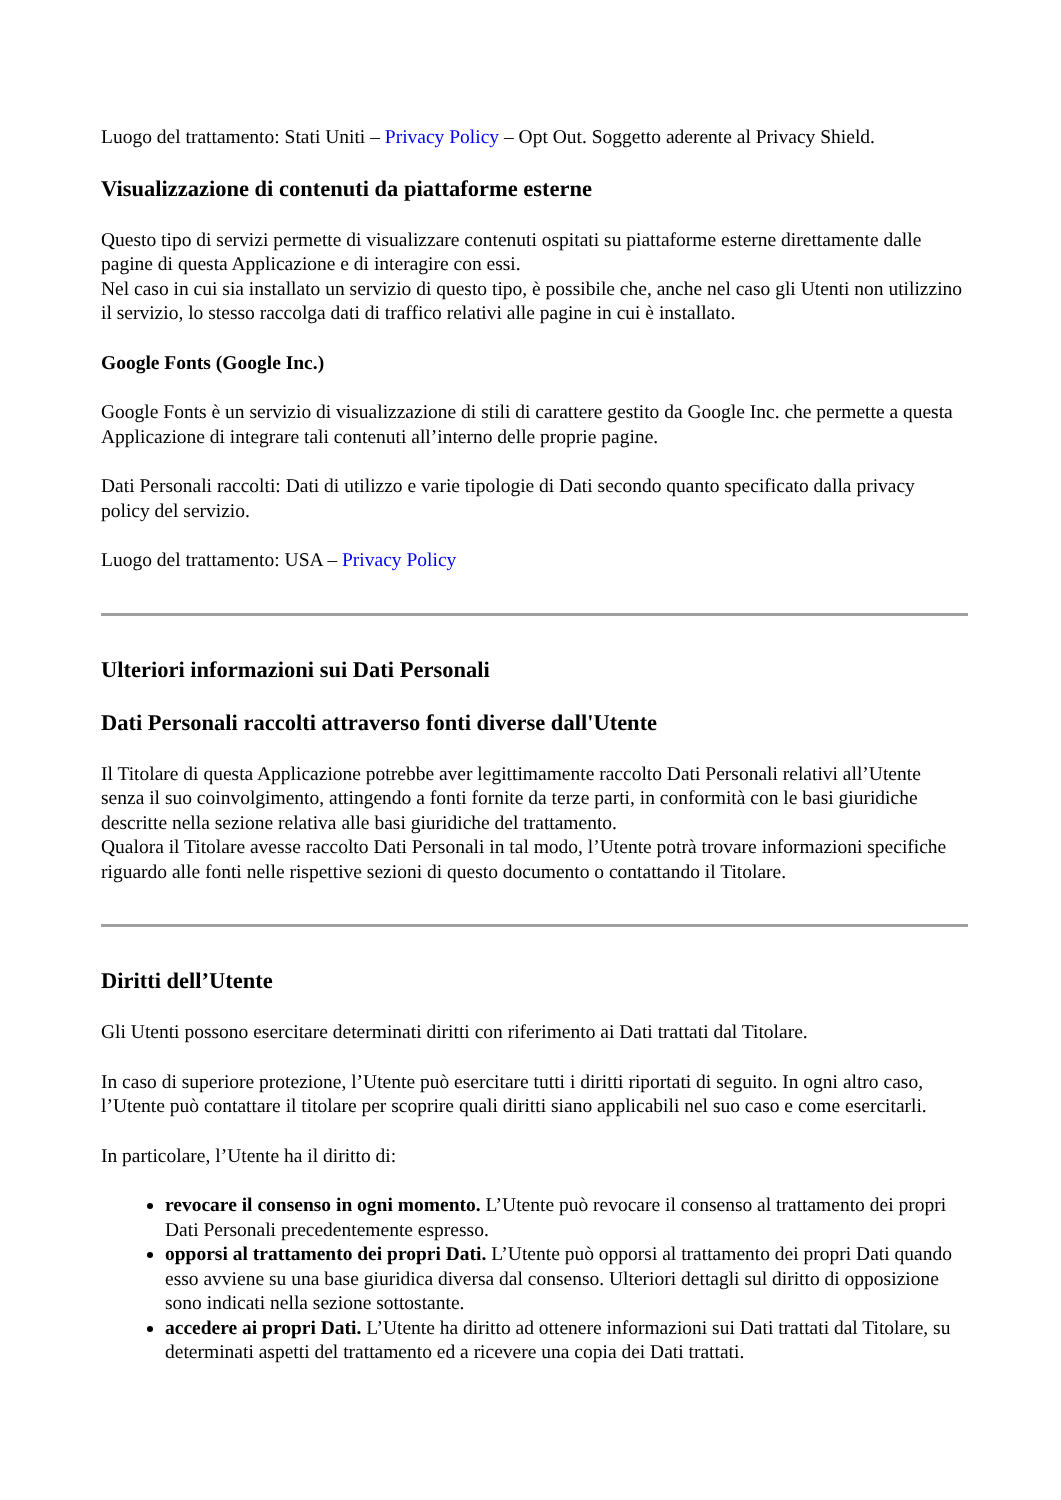Luogo del trattamento: Stati Uniti – Privacy Policy – Opt Out. Soggetto aderente al Privacy Shield.
Visualizzazione di contenuti da piattaforme esterne
Questo tipo di servizi permette di visualizzare contenuti ospitati su piattaforme esterne direttamente dalle pagine di questa Applicazione e di interagire con essi.
Nel caso in cui sia installato un servizio di questo tipo, è possibile che, anche nel caso gli Utenti non utilizzino il servizio, lo stesso raccolga dati di traffico relativi alle pagine in cui è installato.
Google Fonts (Google Inc.)
Google Fonts è un servizio di visualizzazione di stili di carattere gestito da Google Inc. che permette a questa Applicazione di integrare tali contenuti all’interno delle proprie pagine.
Dati Personali raccolti: Dati di utilizzo e varie tipologie di Dati secondo quanto specificato dalla privacy policy del servizio.
Luogo del trattamento: USA – Privacy Policy
Ulteriori informazioni sui Dati Personali
Dati Personali raccolti attraverso fonti diverse dall'Utente
Il Titolare di questa Applicazione potrebbe aver legittimamente raccolto Dati Personali relativi all’Utente senza il suo coinvolgimento, attingendo a fonti fornite da terze parti, in conformità con le basi giuridiche descritte nella sezione relativa alle basi giuridiche del trattamento.
Qualora il Titolare avesse raccolto Dati Personali in tal modo, l’Utente potrà trovare informazioni specifiche riguardo alle fonti nelle rispettive sezioni di questo documento o contattando il Titolare.
Diritti dell’Utente
Gli Utenti possono esercitare determinati diritti con riferimento ai Dati trattati dal Titolare.
In caso di superiore protezione, l’Utente può esercitare tutti i diritti riportati di seguito. In ogni altro caso, l’Utente può contattare il titolare per scoprire quali diritti siano applicabili nel suo caso e come esercitarli.
In particolare, l’Utente ha il diritto di:
revocare il consenso in ogni momento. L’Utente può revocare il consenso al trattamento dei propri Dati Personali precedentemente espresso.
opporsi al trattamento dei propri Dati. L’Utente può opporsi al trattamento dei propri Dati quando esso avviene su una base giuridica diversa dal consenso. Ulteriori dettagli sul diritto di opposizione sono indicati nella sezione sottostante.
accedere ai propri Dati. L’Utente ha diritto ad ottenere informazioni sui Dati trattati dal Titolare, su determinati aspetti del trattamento ed a ricevere una copia dei Dati trattati.